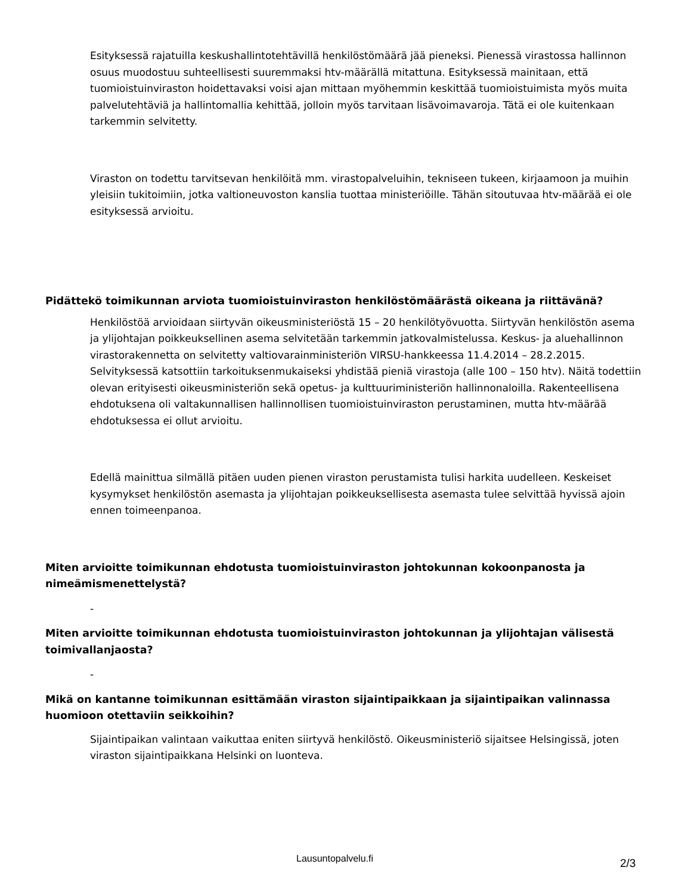Esityksessä rajatuilla keskushallintotehtävillä henkilöstömäärä jää pieneksi. Pienessä virastossa hallinnon osuus muodostuu suhteellisesti suuremmaksi htv-määrällä mitattuna. Esityksessä mainitaan, että tuomioistuinviraston hoidettavaksi voisi ajan mittaan myöhemmin keskittää tuomioistuimista myös muita palvelutehtäviä ja hallintomallia kehittää, jolloin myös tarvitaan lisävoimavaroja. Tätä ei ole kuitenkaan tarkemmin selvitetty.
Viraston on todettu tarvitsevan henkilöitä mm. virastopalveluihin, tekniseen tukeen, kirjaamoon ja muihin yleisiin tukitoimiin, jotka valtioneuvoston kanslia tuottaa ministeriöille. Tähän sitoutuvaa htv-määrää ei ole esityksessä arvioitu.
Pidättekö toimikunnan arviota tuomioistuinviraston henkilöstömäärästä oikeana ja riittävänä?
Henkilöstöä arvioidaan siirtyvän oikeusministeriöstä 15 – 20 henkilötyövuotta. Siirtyvän henkilöstön asema ja ylijohtajan poikkeuksellinen asema selvitetään tarkemmin jatkovalmistelussa. Keskus- ja aluehallinnon virastorakennetta on selvitetty valtiovarainministeriön VIRSU-hankkeessa 11.4.2014 – 28.2.2015. Selvityksessä katsottiin tarkoituksenmukaiseksi yhdistää pieniä virastoja (alle 100 – 150 htv). Näitä todettiin olevan erityisesti oikeusministeriön sekä opetus- ja kulttuuriministeriön hallinnonaloilla. Rakenteellisena ehdotuksena oli valtakunnallisen hallinnollisen tuomioistuinviraston perustaminen, mutta htv-määrää ehdotuksessa ei ollut arvioitu.
Edellä mainittua silmällä pitäen uuden pienen viraston perustamista tulisi harkita uudelleen. Keskeiset kysymykset henkilöstön asemasta ja ylijohtajan poikkeuksellisesta asemasta tulee selvittää hyvissä ajoin ennen toimeenpanoa.
Miten arvioitte toimikunnan ehdotusta tuomioistuinviraston johtokunnan kokoonpanosta ja nimeämismenettelystä?
-
Miten arvioitte toimikunnan ehdotusta tuomioistuinviraston johtokunnan ja ylijohtajan välisestä toimivallanjaosta?
-
Mikä on kantanne toimikunnan esittämään viraston sijaintipaikkaan ja sijaintipaikan valinnassa huomioon otettaviin seikkoihin?
Sijaintipaikan valintaan vaikuttaa eniten siirtyvä henkilöstö. Oikeusministeriö sijaitsee Helsingissä, joten viraston sijaintipaikkana Helsinki on luonteva.
Lausuntopalvelu.fi 2/3